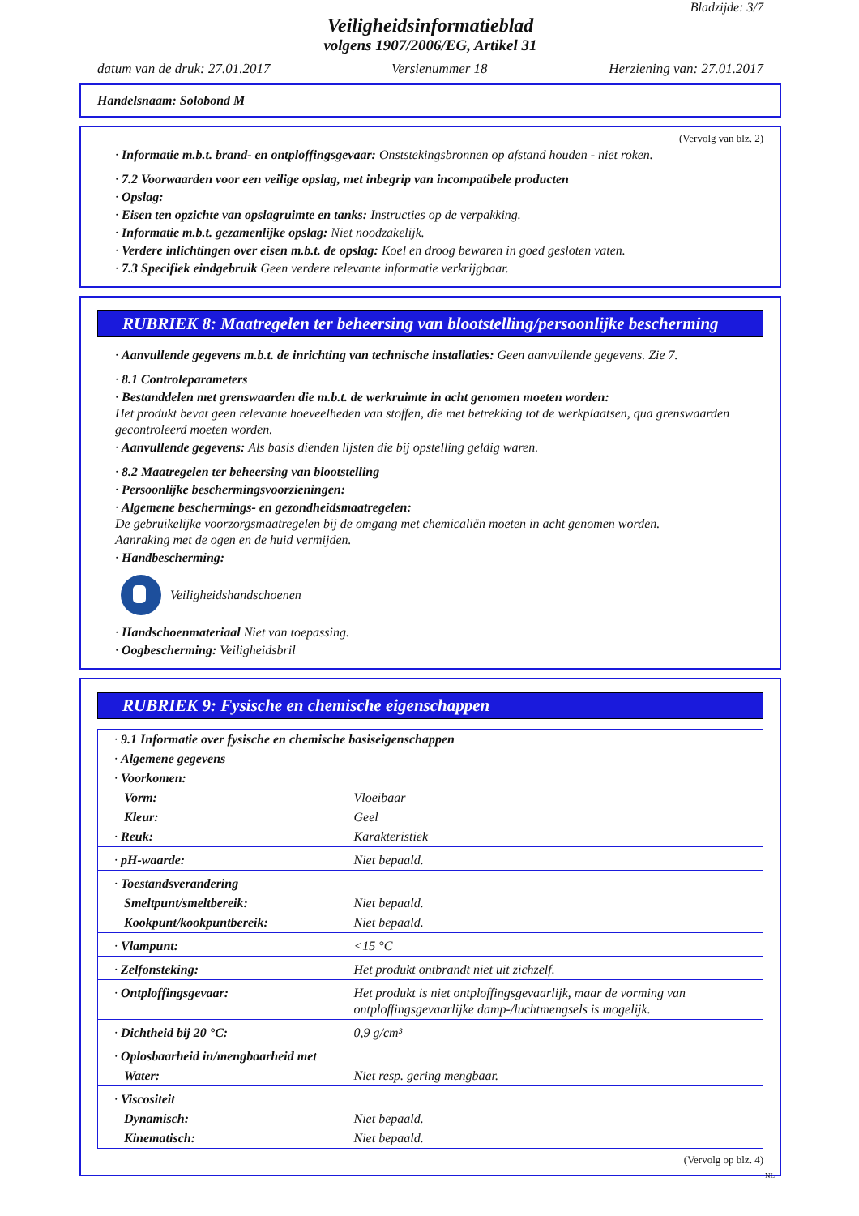Bladzijde: 3/7
Veiligheidsinformatieblad
volgens 1907/2006/EG, Artikel 31
datum van de druk: 27.01.2017 Versienummer 18 Herziening van: 27.01.2017
Handelsnaam: Solobond M
(Vervolg van blz. 2)
· Informatie m.b.t. brand- en ontploffingsgevaar: Onststekingsbronnen op afstand houden - niet roken.
· 7.2 Voorwaarden voor een veilige opslag, met inbegrip van incompatibele producten
· Opslag:
· Eisen ten opzichte van opslagruimte en tanks: Instructies op de verpakking.
· Informatie m.b.t. gezamenlijke opslag: Niet noodzakelijk.
· Verdere inlichtingen over eisen m.b.t. de opslag: Koel en droog bewaren in goed gesloten vaten.
· 7.3 Specifiek eindgebruik Geen verdere relevante informatie verkrijgbaar.
RUBRIEK 8: Maatregelen ter beheersing van blootstelling/persoonlijke bescherming
· Aanvullende gegevens m.b.t. de inrichting van technische installaties: Geen aanvullende gegevens. Zie 7.
· 8.1 Controleparameters
· Bestanddelen met grenswaarden die m.b.t. de werkruimte in acht genomen moeten worden:
Het produkt bevat geen relevante hoeveelheden van stoffen, die met betrekking tot de werkplaatsen, qua grenswaarden gecontroleerd moeten worden.
· Aanvullende gegevens: Als basis dienden lijsten die bij opstelling geldig waren.
· 8.2 Maatregelen ter beheersing van blootstelling
· Persoonlijke beschermingsvoorzieningen:
· Algemene beschermings- en gezondheidsmaatregelen:
De gebruikelijke voorzorgsmaatregelen bij de omgang met chemicaliën moeten in acht genomen worden.
Aanraking met de ogen en de huid vermijden.
· Handbescherming:
Veiligheidshandschoenen
· Handschoenmateriaal Niet van toepassing.
· Oogbescherming: Veiligheidsbril
RUBRIEK 9: Fysische en chemische eigenschappen
| · 9.1 Informatie over fysische en chemische basiseigenschappen | |
| · Algemene gegevens | |
| · Voorkomen: | |
| Vorm: | Vloeibaar |
| Kleur: | Geel |
| · Reuk: | Karakteristiek |
| · pH-waarde: | Niet bepaald. |
| · Toestandsverandering | |
| Smeltpunt/smeltbereik: | Niet bepaald. |
| Kookpunt/kookpuntbereik: | Niet bepaald. |
| · Vlampunt: | <15 °C |
| · Zelfonsteking: | Het produkt ontbrandt niet uit zichzelf. |
| · Ontploffingsgevaar: | Het produkt is niet ontploffingsgevaarlijk, maar de vorming van ontploffingsgevaarlijke damp-/luchtmengsels is mogelijk. |
| · Dichtheid bij 20 °C: | 0,9 g/cm³ |
| · Oplosbaarheid in/mengbaarheid met | |
| Water: | Niet resp. gering mengbaar. |
| · Viscositeit | |
| Dynamisch: | Niet bepaald. |
| Kinematisch: | Niet bepaald. |
(Vervolg op blz. 4)
NL